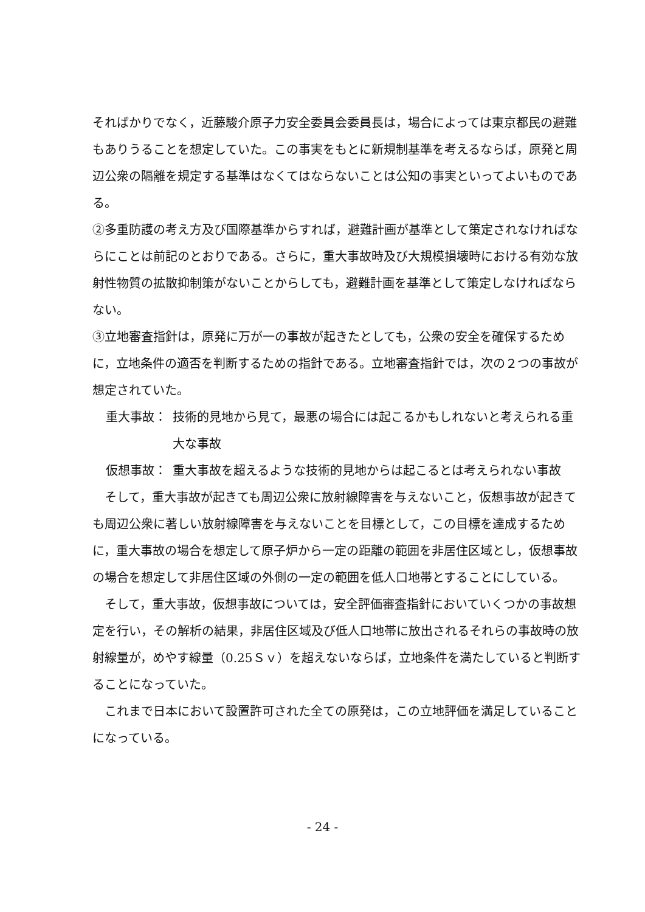そればかりでなく，近藤駿介原子力安全委員会委員長は，場合によっては東京都民の避難もありうることを想定していた。この事実をもとに新規制基準を考えるならば，原発と周辺公衆の隔離を規定する基準はなくてはならないことは公知の事実といってよいものである。
②多重防護の考え方及び国際基準からすれば，避難計画が基準として策定されなければならにことは前記のとおりである。さらに，重大事故時及び大規模損壊時における有効な放射性物質の拡散抑制策がないことからしても，避難計画を基準として策定しなければならない。
③立地審査指針は，原発に万が一の事故が起きたとしても，公衆の安全を確保するために，立地条件の適否を判断するための指針である。立地審査指針では，次の２つの事故が想定されていた。
重大事故： 技術的見地から見て，最悪の場合には起こるかもしれないと考えられる重大な事故
仮想事故： 重大事故を超えるような技術的見地からは起こるとは考えられない事故
そして，重大事故が起きても周辺公衆に放射線障害を与えないこと，仮想事故が起きても周辺公衆に著しい放射線障害を与えないことを目標として，この目標を達成するために，重大事故の場合を想定して原子炉から一定の距離の範囲を非居住区域とし，仮想事故の場合を想定して非居住区域の外側の一定の範囲を低人口地帯とすることにしている。
そして，重大事故，仮想事故については，安全評価審査指針においていくつかの事故想定を行い，その解析の結果，非居住区域及び低人口地帯に放出されるそれらの事故時の放射線量が，めやす線量（0.25Ｓｖ）を超えないならば，立地条件を満たしていると判断することになっていた。
これまで日本において設置許可された全ての原発は，この立地評価を満足していることになっている。
- 24 -